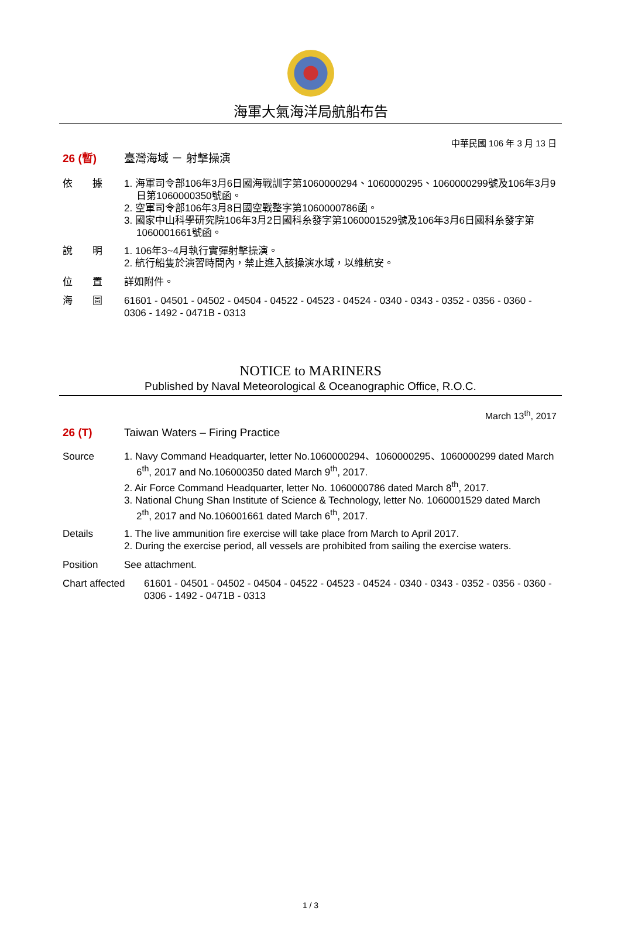海軍大氣海洋局航船布告
中華民國 106 年 3 月 13 日
26 (暫) 臺灣海域 － 射擊操演
依　　據 1. 海軍司令部106年3月6日國海戰訓字第1060000294、1060000295、1060000299號及106年3月9日第1060000350號函。
2. 空軍司令部106年3月8日國空戰整字第1060000786函。
3. 國家中山科學研究院106年3月2日國科糸發字第1060001529號及106年3月6日國科糸發字第1060001661號函。
說　　明 1. 106年3~4月執行實彈射擊操演。
2. 航行船隻於演習時間內，禁止進入該操演水域，以維航安。
位　　置 詳如附件。
海　　圖 61601 - 04501 - 04502 - 04504 - 04522 - 04523 - 04524 - 0340 - 0343 - 0352 - 0356 - 0360 - 0306 - 1492 - 0471B - 0313
NOTICE to MARINERS
Published by Naval Meteorological & Oceanographic Office, R.O.C.
March 13<sup>th</sup>, 2017
26 (T) Taiwan Waters – Firing Practice
Source 1. Navy Command Headquarter, letter No.1060000294、1060000295、1060000299 dated March 6<sup>th</sup>, 2017 and No.106000350 dated March 9<sup>th</sup>, 2017.
2. Air Force Command Headquarter, letter No. 1060000786 dated March 8<sup>th</sup>, 2017.
3. National Chung Shan Institute of Science & Technology, letter No. 1060001529 dated March 2<sup>th</sup>, 2017 and No.106001661 dated March 6<sup>th</sup>, 2017.
Details 1. The live ammunition fire exercise will take place from March to April 2017.
2. During the exercise period, all vessels are prohibited from sailing the exercise waters.
Position See attachment.
Chart affected
61601 - 04501 - 04502 - 04504 - 04522 - 04523 - 04524 - 0340 - 0343 - 0352 - 0356 - 0360 - 0306 - 1492 - 0471B - 0313
1 / 3